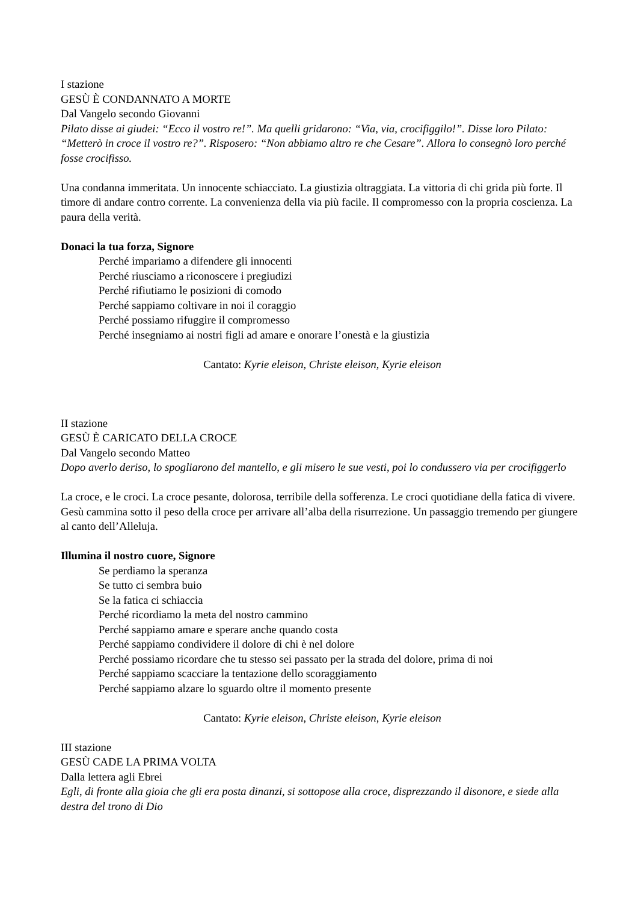I stazione
GESÙ È CONDANNATO A MORTE
Dal Vangelo secondo Giovanni
Pilato disse ai giudei: “Ecco il vostro re!”. Ma quelli gridarono: “Via, via, crocifiggilo!”. Disse loro Pilato: “Metterò in croce il vostro re?”. Risposero: “Non abbiamo altro re che Cesare”. Allora lo consegnò loro perché fosse crocifisso.
Una condanna immeritata. Un innocente schiacciato. La giustizia oltraggiata. La vittoria di chi grida più forte. Il timore di andare contro corrente. La convenienza della via più facile. Il compromesso con la propria coscienza. La paura della verità.
Donaci la tua forza, Signore
Perché impariamo a difendere gli innocenti
Perché riusciamo a riconoscere i pregiudizi
Perché rifiutiamo le posizioni di comodo
Perché sappiamo coltivare in noi il coraggio
Perché possiamo rifuggire il compromesso
Perché insegniamo ai nostri figli ad amare e onorare l’onestà e la giustizia
Cantato: Kyrie eleison, Christe eleison, Kyrie eleison
II stazione
GESÙ È CARICATO DELLA CROCE
Dal Vangelo secondo Matteo
Dopo averlo deriso, lo spogliarono del mantello, e gli misero le sue vesti, poi lo condussero via per crocifiggerlo
La croce, e le croci. La croce pesante, dolorosa, terribile della sofferenza. Le croci quotidiane della fatica di vivere. Gesù cammina sotto il peso della croce per arrivare all’alba della risurrezione. Un passaggio tremendo per giungere al canto dell’Alleluja.
Illumina il nostro cuore, Signore
Se perdiamo la speranza
Se tutto ci sembra buio
Se la fatica ci schiaccia
Perché ricordiamo la meta del nostro cammino
Perché sappiamo amare e sperare anche quando costa
Perché sappiamo condividere il dolore di chi è nel dolore
Perché possiamo ricordare che tu stesso sei passato per la strada del dolore, prima di noi
Perché sappiamo scacciare la tentazione dello scoraggiamento
Perché sappiamo alzare lo sguardo oltre il momento presente
Cantato: Kyrie eleison, Christe eleison, Kyrie eleison
III stazione
GESÙ CADE LA PRIMA VOLTA
Dalla lettera agli Ebrei
Egli, di fronte alla gioia che gli era posta dinanzi, si sottopose alla croce, disprezzando il disonore, e siede alla destra del trono di Dio